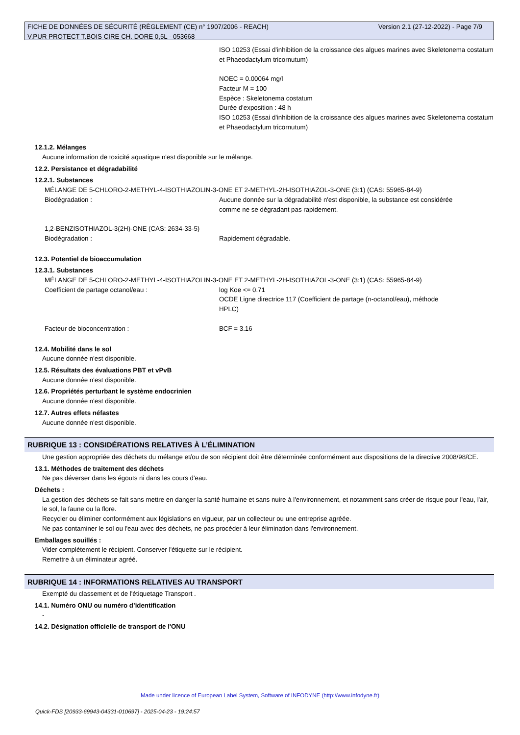Version 2.1 (27-12-2022) - Page 7/9 FICHE DE DONNÉES DE SÉCURITÉ (RÈGLEMENT (CE) n° 1907/2006 - REACH)
V.PUR PROTECT T.BOIS CIRE CH. DORE 0,5L - 053668
ISO 10253 (Essai d'inhibition de la croissance des algues marines avec Skeletonema costatum et Phaeodactylum tricornutum)
NOEC = 0.00064 mg/l
Facteur M = 100
Espèce : Skeletonema costatum
Durée d'exposition : 48 h
ISO 10253 (Essai d'inhibition de la croissance des algues marines avec Skeletonema costatum et Phaeodactylum tricornutum)
12.1.2. Mélanges
Aucune information de toxicité aquatique n'est disponible sur le mélange.
12.2. Persistance et dégradabilité
12.2.1. Substances
MÉLANGE DE 5-CHLORO-2-METHYL-4-ISOTHIAZOLIN-3-ONE ET 2-METHYL-2H-ISOTHIAZOL-3-ONE (3:1) (CAS: 55965-84-9)
Biodégradation : Aucune donnée sur la dégradabilité n'est disponible, la substance est considérée comme ne se dégradant pas rapidement.
1,2-BENZISOTHIAZOL-3(2H)-ONE (CAS: 2634-33-5)
Biodégradation : Rapidement dégradable.
12.3. Potentiel de bioaccumulation
12.3.1. Substances
MÉLANGE DE 5-CHLORO-2-METHYL-4-ISOTHIAZOLIN-3-ONE ET 2-METHYL-2H-ISOTHIAZOL-3-ONE (3:1) (CAS: 55965-84-9)
Coefficient de partage octanol/eau : log Koe <= 0.71
OCDE Ligne directrice 117 (Coefficient de partage (n-octanol/eau), méthode HPLC)
Facteur de bioconcentration : BCF = 3.16
12.4. Mobilité dans le sol
Aucune donnée n'est disponible.
12.5. Résultats des évaluations PBT et vPvB
Aucune donnée n'est disponible.
12.6. Propriétés perturbant le système endocrinien
Aucune donnée n'est disponible.
12.7. Autres effets néfastes
Aucune donnée n'est disponible.
RUBRIQUE 13 : CONSIDÉRATIONS RELATIVES À L’ÉLIMINATION
Une gestion appropriée des déchets du mélange et/ou de son récipient doit être déterminée conformément aux dispositions de la directive 2008/98/CE.
13.1. Méthodes de traitement des déchets
Ne pas déverser dans les égouts ni dans les cours d'eau.
Déchets :
La gestion des déchets se fait sans mettre en danger la santé humaine et sans nuire à l'environnement, et notamment sans créer de risque pour l'eau, l'air, le sol, la faune ou la flore.
Recycler ou éliminer conformément aux législations en vigueur, par un collecteur ou une entreprise agréée.
Ne pas contaminer le sol ou l'eau avec des déchets, ne pas procéder à leur élimination dans l'environnement.
Emballages souillés :
Vider complètement le récipient. Conserver l'étiquette sur le récipient.
Remettre à un éliminateur agréé.
RUBRIQUE 14 : INFORMATIONS RELATIVES AU TRANSPORT
Exempté du classement et de l'étiquetage Transport .
14.1. Numéro ONU ou numéro d’identification
-
14.2. Désignation officielle de transport de l'ONU
Made under licence of European Label System, Software of INFODYNE (http://www.infodyne.fr)
Quick-FDS [20933-69943-04331-010697] - 2025-04-23 - 19:24:57